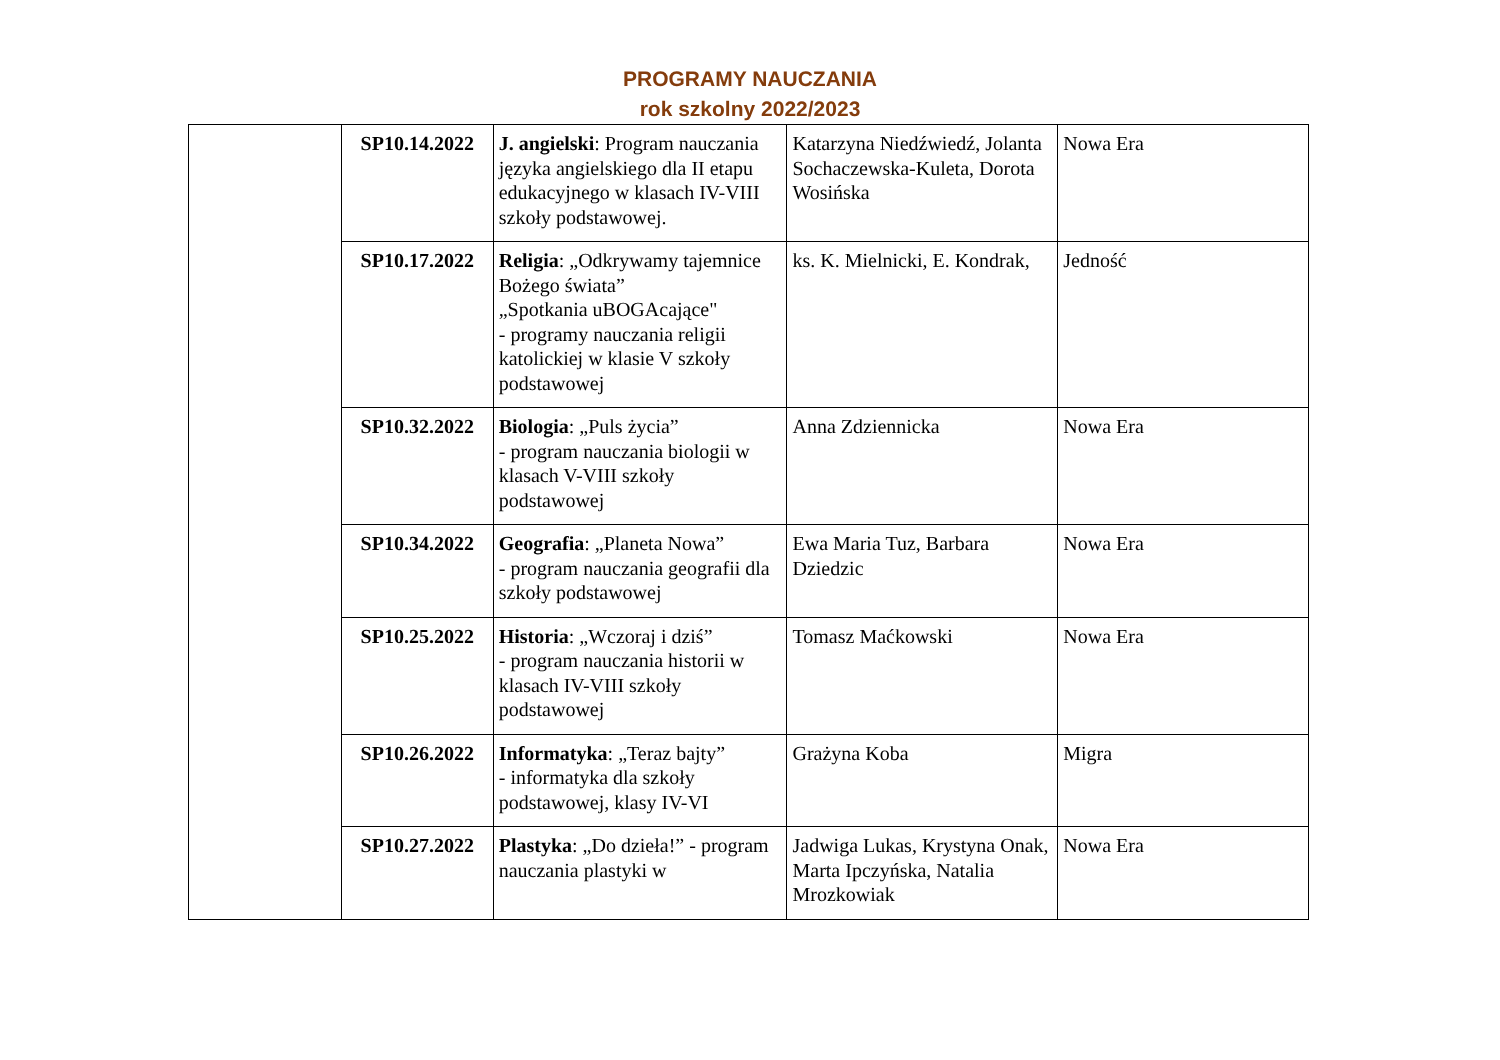PROGRAMY NAUCZANIA
rok szkolny 2022/2023
| | SP10.14.2022 | J. angielski : Program nauczania języka angielskiego dla II etapu edukacyjnego w klasach IV-VIII szkoły podstawowej. | Katarzyna Niedźwiedź, Jolanta Sochaczewska-Kuleta, Dorota Wosińska | Nowa Era |
| | SP10.17.2022 | Religia : „Odkrywamy tajemnice Bożego świata” „Spotkania uBOGAcające" - programy nauczania religii katolickiej w klasie V szkoły podstawowej | ks. K. Mielnicki, E. Kondrak, | Jedność |
| | SP10.32.2022 | Biologia : „Puls życia” - program nauczania biologii w klasach V-VIII szkoły podstawowej | Anna Zdziennicka | Nowa Era |
| | SP10.34.2022 | Geografia : „Planeta Nowa” - program nauczania geografii dla szkoły podstawowej | Ewa Maria Tuz, Barbara Dziedzic | Nowa Era |
| | SP10.25.2022 | Historia : „Wczoraj i dziś” - program nauczania historii w klasach IV-VIII szkoły podstawowej | Tomasz Maćkowski | Nowa Era |
| | SP10.26.2022 | Informatyka : „Teraz bajty” - informatyka dla szkoły podstawowej, klasy IV-VI | Grażyna Koba | Migra |
| | SP10.27.2022 | Plastyka : „Do dzieła!” - program nauczania plastyki w | Jadwiga Lukas, Krystyna Onak, Marta Ipczyńska, Natalia Mrozkowiak | Nowa Era |